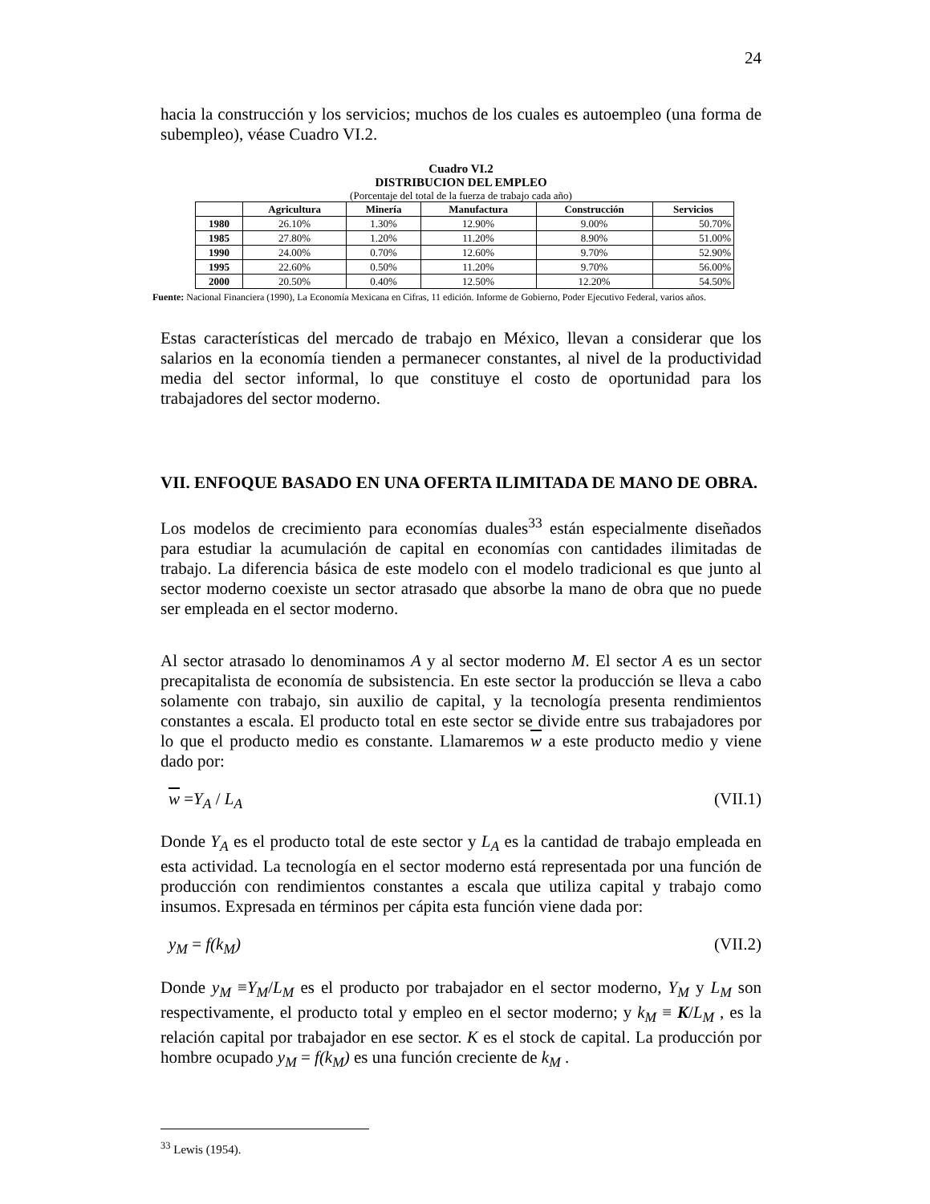24
hacia la construcción y los servicios; muchos de los cuales es autoempleo (una forma de subempleo), véase Cuadro VI.2.
Cuadro VI.2
DISTRIBUCION DEL EMPLEO
(Porcentaje del total de la fuerza de trabajo cada año)
| | Agricultura | Minería | Manufactura | Construcción | Servicios |
| --- | --- | --- | --- | --- | --- |
| 1980 | 26.10% | 1.30% | 12.90% | 9.00% | 50.70% |
| 1985 | 27.80% | 1.20% | 11.20% | 8.90% | 51.00% |
| 1990 | 24.00% | 0.70% | 12.60% | 9.70% | 52.90% |
| 1995 | 22.60% | 0.50% | 11.20% | 9.70% | 56.00% |
| 2000 | 20.50% | 0.40% | 12.50% | 12.20% | 54.50% |
Fuente: Nacional Financiera (1990), La Economía Mexicana en Cifras, 11 edición. Informe de Gobierno, Poder Ejecutivo Federal, varios años.
Estas características del mercado de trabajo en México, llevan a considerar que los salarios en la economía tienden a permanecer constantes, al nivel de la productividad media del sector informal, lo que constituye el costo de oportunidad para los trabajadores del sector moderno.
VII. ENFOQUE BASADO EN UNA OFERTA ILIMITADA DE MANO DE OBRA.
Los modelos de crecimiento para economías duales<sup>33</sup> están especialmente diseñados para estudiar la acumulación de capital en economías con cantidades ilimitadas de trabajo. La diferencia básica de este modelo con el modelo tradicional es que junto al sector moderno coexiste un sector atrasado que absorbe la mano de obra que no puede ser empleada en el sector moderno.
Al sector atrasado lo denominamos A y al sector moderno M. El sector A es un sector precapitalista de economía de subsistencia. En este sector la producción se lleva a cabo solamente con trabajo, sin auxilio de capital, y la tecnología presenta rendimientos constantes a escala. El producto total en este sector se divide entre sus trabajadores por lo que el producto medio es constante. Llamaremos w a este producto medio y viene dado por:
w =Y<sub>A</sub> / L<sub>A</sub> (VII.1)
Donde Y<sub>A</sub> es el producto total de este sector y L<sub>A</sub> es la cantidad de trabajo empleada en esta actividad. La tecnología en el sector moderno está representada por una función de producción con rendimientos constantes a escala que utiliza capital y trabajo como insumos. Expresada en términos per cápita esta función viene dada por:
y<sub>M</sub> = f(k<sub>M</sub>) (VII.2)
Donde y<sub>M</sub> ≡Y<sub>M</sub>/L<sub>M</sub> es el producto por trabajador en el sector moderno, Y<sub>M</sub> y L<sub>M</sub> son respectivamente, el producto total y empleo en el sector moderno; y k<sub>M</sub> ≡ K/L<sub>M</sub> , es la relación capital por trabajador en ese sector. K es el stock de capital. La producción por hombre ocupado y<sub>M</sub> = f(k<sub>M</sub>) es una función creciente de k<sub>M</sub> .
<sup>33</sup> Lewis (1954).